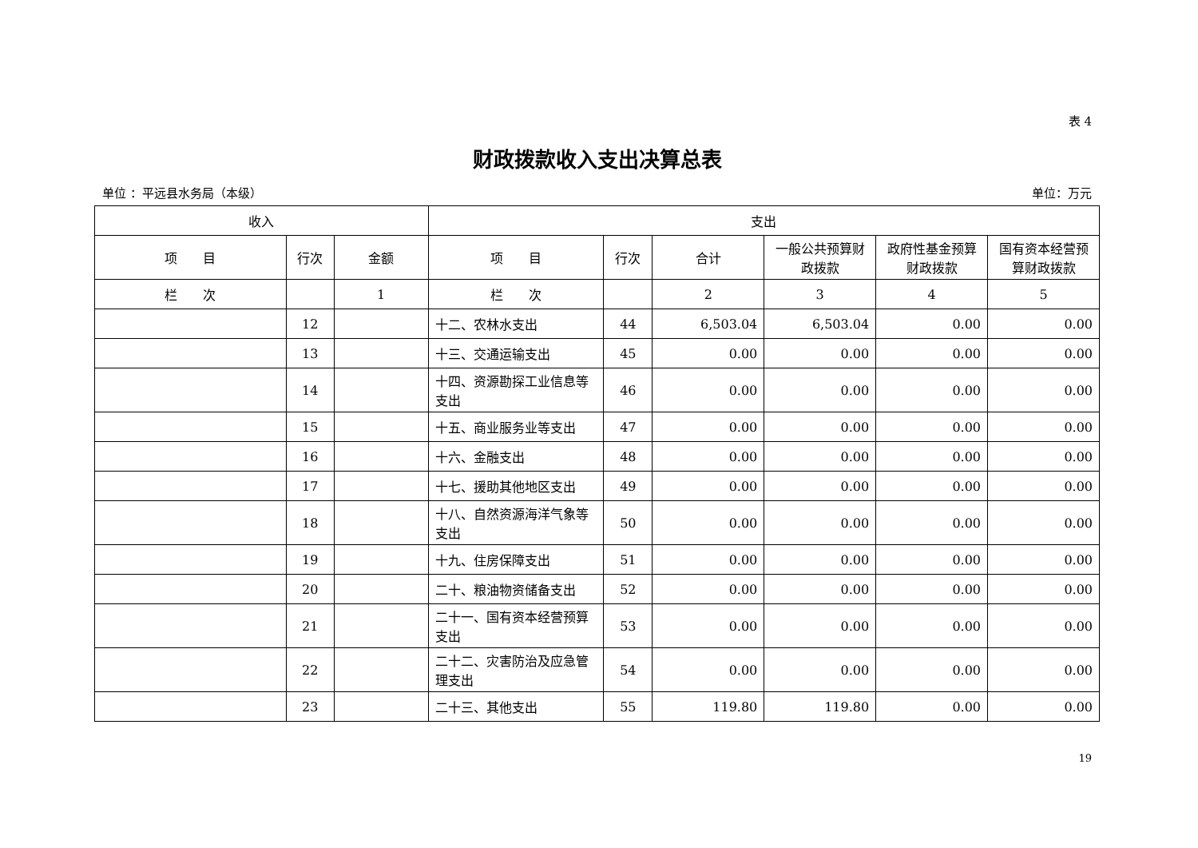表 4
财政拨款收入支出决算总表
单位 ：平远县水务局（本级） 单位：万元
| 收入 | | | 支出 | | | | | |
| --- | --- | --- | --- | --- | --- | --- | --- | --- |
| 项 目 | 行次 | 金额 | 项 目 | 行次 | 合计 | 一般公共预算财政拨款 | 政府性基金预算财政拨款 | 国有资本经营预算财政拨款 |
| 栏 次 | | 1 | 栏 次 | | 2 | 3 | 4 | 5 |
| | 12 | | 十二、农林水支出 | 44 | 6,503.04 | 6,503.04 | 0.00 | 0.00 |
| | 13 | | 十三、交通运输支出 | 45 | 0.00 | 0.00 | 0.00 | 0.00 |
| | 14 | | 十四、资源勘探工业信息等支出 | 46 | 0.00 | 0.00 | 0.00 | 0.00 |
| | 15 | | 十五、商业服务业等支出 | 47 | 0.00 | 0.00 | 0.00 | 0.00 |
| | 16 | | 十六、金融支出 | 48 | 0.00 | 0.00 | 0.00 | 0.00 |
| | 17 | | 十七、援助其他地区支出 | 49 | 0.00 | 0.00 | 0.00 | 0.00 |
| | 18 | | 十八、自然资源海洋气象等支出 | 50 | 0.00 | 0.00 | 0.00 | 0.00 |
| | 19 | | 十九、住房保障支出 | 51 | 0.00 | 0.00 | 0.00 | 0.00 |
| | 20 | | 二十、粮油物资储备支出 | 52 | 0.00 | 0.00 | 0.00 | 0.00 |
| | 21 | | 二十一、国有资本经营预算支出 | 53 | 0.00 | 0.00 | 0.00 | 0.00 |
| | 22 | | 二十二、灾害防治及应急管理支出 | 54 | 0.00 | 0.00 | 0.00 | 0.00 |
| | 23 | | 二十三、其他支出 | 55 | 119.80 | 119.80 | 0.00 | 0.00 |
19